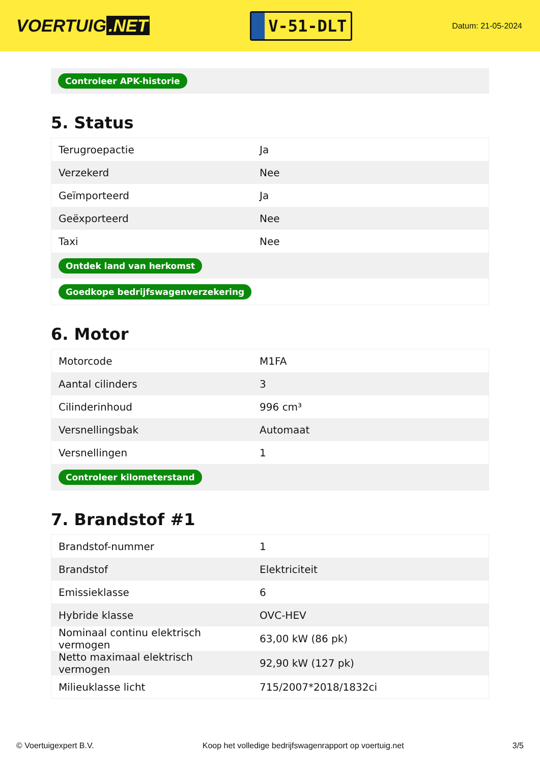VOERTUIG.NET
V-51-DLT
Datum: 21-05-2024
Controleer APK-historie
5. Status
| Terugroepactie | Ja |
| Verzekerd | Nee |
| Geïmporteerd | Ja |
| Geëxporteerd | Nee |
| Taxi | Nee |
| Ontdek land van herkomst | |
| Goedkope bedrijfswagenverzekering | |
6. Motor
| Motorcode | M1FA |
| Aantal cilinders | 3 |
| Cilinderinhoud | 996 cm³ |
| Versnellingsbak | Automaat |
| Versnellingen | 1 |
| Controleer kilometerstand | |
7. Brandstof #1
| Brandstof-nummer | 1 |
| Brandstof | Elektriciteit |
| Emissieklasse | 6 |
| Hybride klasse | OVC-HEV |
| Nominaal continu elektrisch vermogen | 63,00 kW (86 pk) |
| Netto maximaal elektrisch vermogen | 92,90 kW (127 pk) |
| Milieuklasse licht | 715/2007*2018/1832ci |
© Voertuigexpert B.V. Koop het volledige bedrijfswagenrapport op voertuig.net 3/5